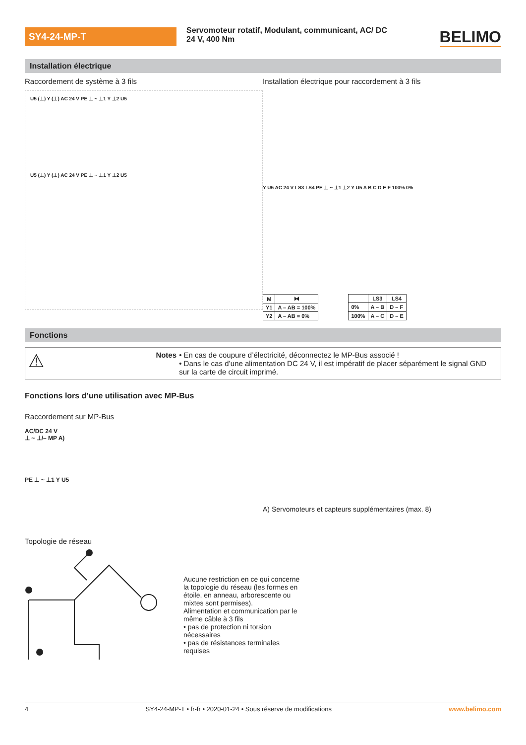SY4-24-MP-T
Servomoteur rotatif, Modulant, communicant, AC/ DC 24 V, 400 Nm
BELIMO
Installation électrique
Raccordement de système à 3 fils
U5 (⊥) Y (⊥) AC 24 V PE ⊥ ~ ⊥1 Y ⊥2 U5
U5 (⊥) Y (⊥) AC 24 V PE ⊥ ~ ⊥1 Y ⊥2 U5
Installation électrique pour raccordement à 3 fils
Y U5 AC 24 V LS3 LS4 PE ⊥ ~ ⊥1 ⊥2 Y U5 A B C D E F 100% 0%
| M | ⧓ |
| --- | --- |
| Y1 | A – AB = 100% |
| Y2 | A – AB = 0% |
| | LS3 | LS4 |
| --- | --- | --- |
| 0% | A – B | D – F |
| 100% | A – C | D – E |
Fonctions
⚠
Notes • En cas de coupure d’électricité, déconnectez le MP-Bus associé !
• Dans le cas d’une alimentation DC 24 V, il est impératif de placer séparément le signal GND sur la carte de circuit imprimé.
Fonctions lors d’une utilisation avec MP-Bus
Raccordement sur MP-Bus
AC/DC 24 V
⊥ ~ ⊥/– MP A)
PE ⊥ ~ ⊥1 Y U5
A) Servomoteurs et capteurs supplémentaires (max. 8)
Topologie de réseau
Aucune restriction en ce qui concerne la topologie du réseau (les formes en étoile, en anneau, arborescente ou mixtes sont permises).
Alimentation et communication par le même câble à 3 fils
• pas de protection ni torsion nécessaires
• pas de résistances terminales requises
4 SY4-24-MP-T • fr-fr • 2020-01-24 • Sous réserve de modifications www.belimo.com